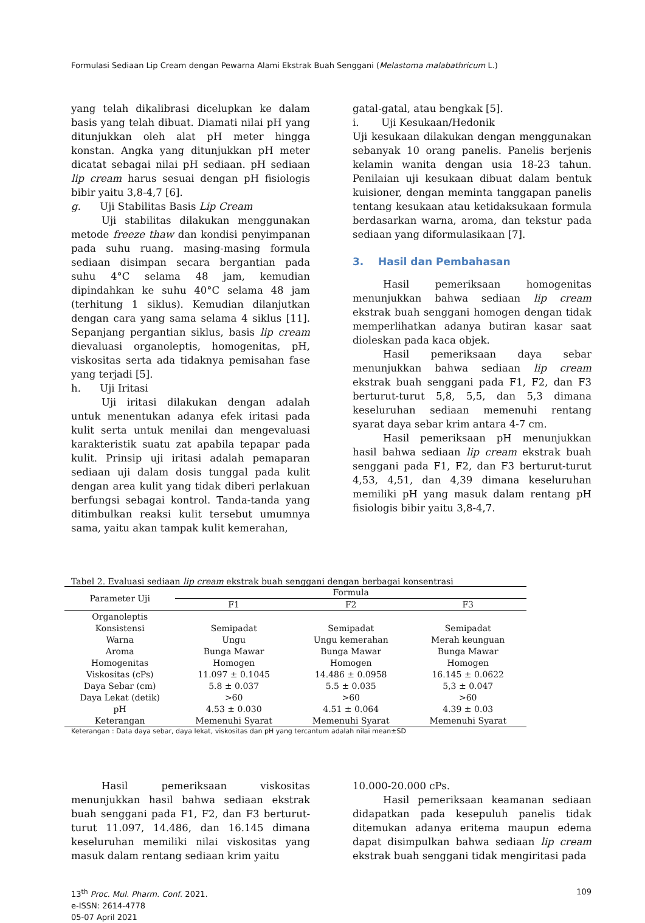Formulasi Sediaan Lip Cream dengan Pewarna Alami Ekstrak Buah Senggani (Melastoma malabathricum L.)
yang telah dikalibrasi dicelupkan ke dalam basis yang telah dibuat. Diamati nilai pH yang ditunjukkan oleh alat pH meter hingga konstan. Angka yang ditunjukkan pH meter dicatat sebagai nilai pH sediaan. pH sediaan lip cream harus sesuai dengan pH fisiologis bibir yaitu 3,8-4,7 [6].
g. Uji Stabilitas Basis Lip Cream
Uji stabilitas dilakukan menggunakan metode freeze thaw dan kondisi penyimpanan pada suhu ruang. masing-masing formula sediaan disimpan secara bergantian pada suhu 4°C selama 48 jam, kemudian dipindahkan ke suhu 40°C selama 48 jam (terhitung 1 siklus). Kemudian dilanjutkan dengan cara yang sama selama 4 siklus [11]. Sepanjang pergantian siklus, basis lip cream dievaluasi organoleptis, homogenitas, pH, viskositas serta ada tidaknya pemisahan fase yang terjadi [5].
h. Uji Iritasi
Uji iritasi dilakukan dengan adalah untuk menentukan adanya efek iritasi pada kulit serta untuk menilai dan mengevaluasi karakteristik suatu zat apabila tepapar pada kulit. Prinsip uji iritasi adalah pemaparan sediaan uji dalam dosis tunggal pada kulit dengan area kulit yang tidak diberi perlakuan berfungsi sebagai kontrol. Tanda-tanda yang ditimbulkan reaksi kulit tersebut umumnya sama, yaitu akan tampak kulit kemerahan,
gatal-gatal, atau bengkak [5].
i. Uji Kesukaan/Hedonik
Uji kesukaan dilakukan dengan menggunakan sebanyak 10 orang panelis. Panelis berjenis kelamin wanita dengan usia 18-23 tahun. Penilaian uji kesukaan dibuat dalam bentuk kuisioner, dengan meminta tanggapan panelis tentang kesukaan atau ketidaksukaan formula berdasarkan warna, aroma, dan tekstur pada sediaan yang diformulasikaan [7].
3. Hasil dan Pembahasan
Hasil pemeriksaan homogenitas menunjukkan bahwa sediaan lip cream ekstrak buah senggani homogen dengan tidak memperlihatkan adanya butiran kasar saat dioleskan pada kaca objek.
Hasil pemeriksaan daya sebar menunjukkan bahwa sediaan lip cream ekstrak buah senggani pada F1, F2, dan F3 berturut-turut 5,8, 5,5, dan 5,3 dimana keseluruhan sediaan memenuhi rentang syarat daya sebar krim antara 4-7 cm.
Hasil pemeriksaan pH menunjukkan hasil bahwa sediaan lip cream ekstrak buah senggani pada F1, F2, dan F3 berturut-turut 4,53, 4,51, dan 4,39 dimana keseluruhan memiliki pH yang masuk dalam rentang pH fisiologis bibir yaitu 3,8-4,7.
Tabel 2. Evaluasi sediaan lip cream ekstrak buah senggani dengan berbagai konsentrasi
| Parameter Uji | Formula | | |
| --- | --- | --- | --- |
| | F1 | F2 | F3 |
| Organoleptis | | | |
| Konsistensi | Semipadat | Semipadat | Semipadat |
| Warna | Ungu | Ungu kemerahan | Merah keunguan |
| Aroma | Bunga Mawar | Bunga Mawar | Bunga Mawar |
| Homogenitas | Homogen | Homogen | Homogen |
| Viskositas (cPs) | 11.097 ± 0.1045 | 14.486 ± 0.0958 | 16.145 ± 0.0622 |
| Daya Sebar (cm) | 5.8 ± 0.037 | 5.5 ± 0.035 | 5,3 ± 0.047 |
| Daya Lekat (detik) | >60 | >60 | >60 |
| pH | 4.53 ± 0.030 | 4.51 ± 0.064 | 4.39 ± 0.03 |
| Keterangan | Memenuhi Syarat | Memenuhi Syarat | Memenuhi Syarat |
Keterangan : Data daya sebar, daya lekat, viskositas dan pH yang tercantum adalah nilai mean±SD
Hasil pemeriksaan viskositas menunjukkan hasil bahwa sediaan ekstrak buah senggani pada F1, F2, dan F3 berturut-turut 11.097, 14.486, dan 16.145 dimana keseluruhan memiliki nilai viskositas yang masuk dalam rentang sediaan krim yaitu
10.000-20.000 cPs.
Hasil pemeriksaan keamanan sediaan didapatkan pada kesepuluh panelis tidak ditemukan adanya eritema maupun edema dapat disimpulkan bahwa sediaan lip cream ekstrak buah senggani tidak mengiritasi pada
13<sup>th</sup> Proc. Mul. Pharm. Conf. 2021.
e-ISSN: 2614-4778
05-07 April 2021
109